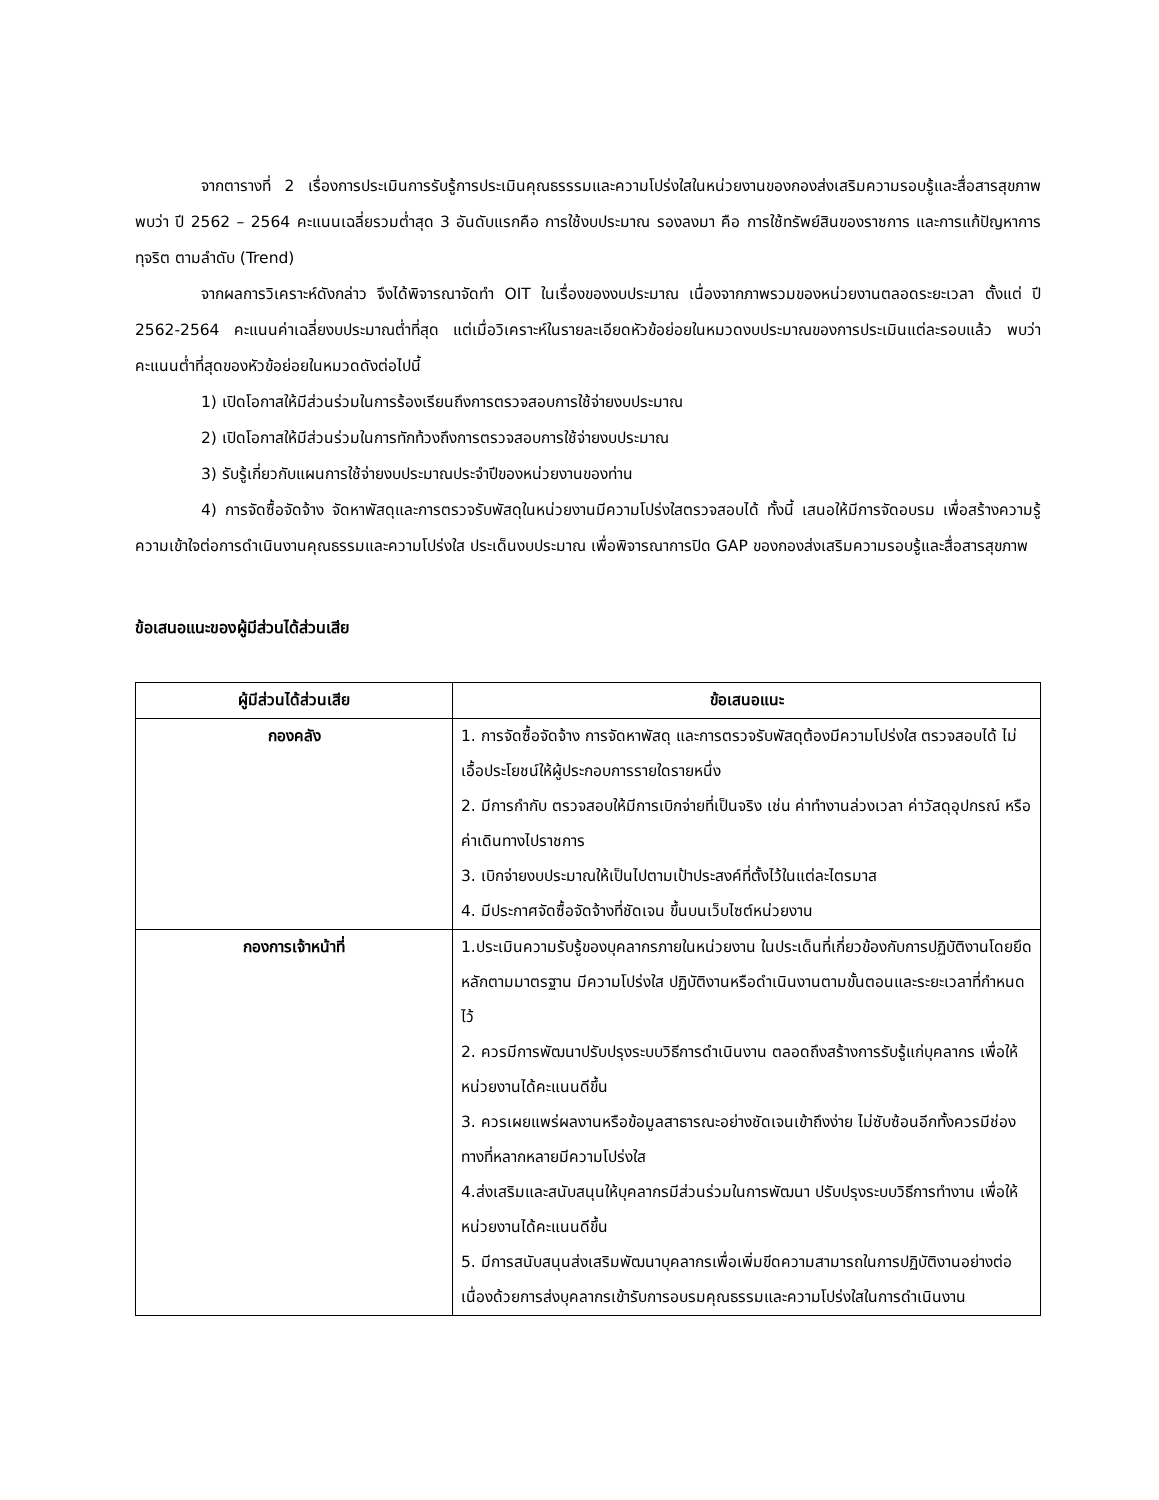จากตารางที่ 2 เรื่องการประเมินการรับรู้การประเมินคุณธรรรมและความโปร่งใสในหน่วยงานของกองส่งเสริมความรอบรู้และสื่อสารสุขภาพพบว่า ปี 2562 – 2564 คะแนนเฉลี่ยรวมต่ำสุด 3 อันดับแรกคือ การใช้งบประมาณ รองลงมา คือ การใช้ทรัพย์สินของราชการ และการแก้ปัญหาการทุจริต ตามลำดับ (Trend)
จากผลการวิเคราะห์ดังกล่าว จึงได้พิจารณาจัดทำ OIT ในเรื่องของงบประมาณ เนื่องจากภาพรวมของหน่วยงานตลอดระยะเวลา ตั้งแต่ ปี 2562-2564 คะแนนค่าเฉลี่ยงบประมาณต่ำที่สุด แต่เมื่อวิเคราะห์ในรายละเอียดหัวข้อย่อยในหมวดงบประมาณของการประเมินแต่ละรอบแล้ว พบว่า คะแนนต่ำที่สุดของหัวข้อย่อยในหมวดดังต่อไปนี้
1) เปิดโอกาสให้มีส่วนร่วมในการร้องเรียนถึงการตรวจสอบการใช้จ่ายงบประมาณ
2) เปิดโอกาสให้มีส่วนร่วมในการทักท้วงถึงการตรวจสอบการใช้จ่ายงบประมาณ
3) รับรู้เกี่ยวกับแผนการใช้จ่ายงบประมาณประจำปีของหน่วยงานของท่าน
4) การจัดซื้อจัดจ้าง จัดหาพัสดุและการตรวจรับพัสดุในหน่วยงานมีความโปร่งใสตรวจสอบได้ ทั้งนี้ เสนอให้มีการจัดอบรม เพื่อสร้างความรู้ ความเข้าใจต่อการดำเนินงานคุณธรรมและความโปร่งใส ประเด็นงบประมาณ เพื่อพิจารณาการปิด GAP ของกองส่งเสริมความรอบรู้และสื่อสารสุขภาพ
ข้อเสนอแนะของผู้มีส่วนได้ส่วนเสีย
| ผู้มีส่วนได้ส่วนเสีย | ข้อเสนอแนะ |
| --- | --- |
| กองคลัง | 1. การจัดซื้อจัดจ้าง การจัดหาพัสดุ และการตรวจรับพัสดุต้องมีความโปร่งใส ตรวจสอบได้ ไม่เอื้อประโยชน์ให้ผู้ประกอบการรายใดรายหนึ่ง 2. มีการกำกับ ตรวจสอบให้มีการเบิกจ่ายที่เป็นจริง เช่น ค่าทำงานล่วงเวลา ค่าวัสดุอุปกรณ์ หรือค่าเดินทางไปราชการ 3. เบิกจ่ายงบประมาณให้เป็นไปตามเป้าประสงค์ที่ตั้งไว้ในแต่ละไตรมาส 4. มีประกาศจัดซื้อจัดจ้างที่ชัดเจน ขึ้นบนเว็บไซต์หน่วยงาน |
| กองการเจ้าหน้าที่ | 1.ประเมินความรับรู้ของบุคลากรภายในหน่วยงาน ในประเด็นที่เกี่ยวข้องกับการปฏิบัติงานโดยยึดหลักตามมาตรฐาน มีความโปร่งใส ปฏิบัติงานหรือดำเนินงานตามขั้นตอนและระยะเวลาที่กำหนดไว้ 2. ควรมีการพัฒนาปรับปรุงระบบวิธีการดำเนินงาน ตลอดถึงสร้างการรับรู้แก่บุคลากร เพื่อให้หน่วยงานได้คะแนนดีขึ้น 3. ควรเผยแพร่ผลงานหรือข้อมูลสาธารณะอย่างชัดเจนเข้าถึงง่าย ไม่ซับซ้อนอีกทั้งควรมีช่องทางที่หลากหลายมีความโปร่งใส 4.ส่งเสริมและสนับสนุนให้บุคลากรมีส่วนร่วมในการพัฒนา ปรับปรุงระบบวิธีการทำงาน เพื่อให้หน่วยงานได้คะแนนดีขึ้น 5. มีการสนับสนุนส่งเสริมพัฒนาบุคลากรเพื่อเพิ่มขีดความสามารถในการปฏิบัติงานอย่างต่อเนื่องด้วยการส่งบุคลากรเข้ารับการอบรมคุณธรรมและความโปร่งใสในการดำเนินงาน |